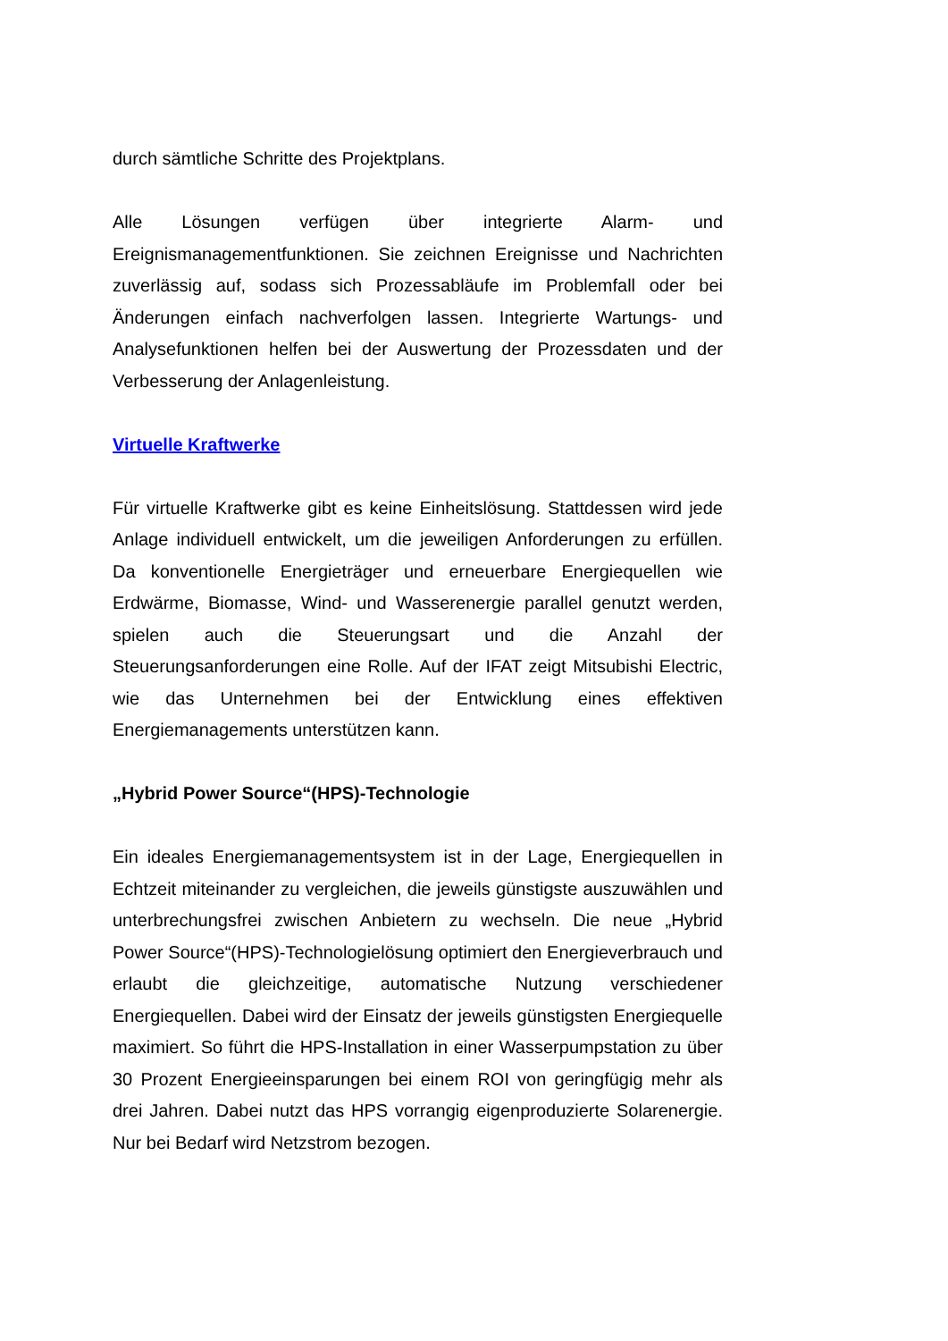durch sämtliche Schritte des Projektplans.
Alle Lösungen verfügen über integrierte Alarm- und Ereignismanagementfunktionen. Sie zeichnen Ereignisse und Nachrichten zuverlässig auf, sodass sich Prozessabläufe im Problemfall oder bei Änderungen einfach nachverfolgen lassen. Integrierte Wartungs- und Analysefunktionen helfen bei der Auswertung der Prozessdaten und der Verbesserung der Anlagenleistung.
Virtuelle Kraftwerke
Für virtuelle Kraftwerke gibt es keine Einheitslösung. Stattdessen wird jede Anlage individuell entwickelt, um die jeweiligen Anforderungen zu erfüllen. Da konventionelle Energieträger und erneuerbare Energiequellen wie Erdwärme, Biomasse, Wind- und Wasserenergie parallel genutzt werden, spielen auch die Steuerungsart und die Anzahl der Steuerungsanforderungen eine Rolle. Auf der IFAT zeigt Mitsubishi Electric, wie das Unternehmen bei der Entwicklung eines effektiven Energiemanagements unterstützen kann.
„Hybrid Power Source“(HPS)-Technologie
Ein ideales Energiemanagementsystem ist in der Lage, Energiequellen in Echtzeit miteinander zu vergleichen, die jeweils günstigste auszuwählen und unterbrechungsfrei zwischen Anbietern zu wechseln. Die neue „Hybrid Power Source“(HPS)-Technologielösung optimiert den Energieverbrauch und erlaubt die gleichzeitige, automatische Nutzung verschiedener Energiequellen. Dabei wird der Einsatz der jeweils günstigsten Energiequelle maximiert. So führt die HPS-Installation in einer Wasserpumpstation zu über 30 Prozent Energieeinsparungen bei einem ROI von geringfügig mehr als drei Jahren. Dabei nutzt das HPS vorrangig eigenproduzierte Solarenergie. Nur bei Bedarf wird Netzstrom bezogen.